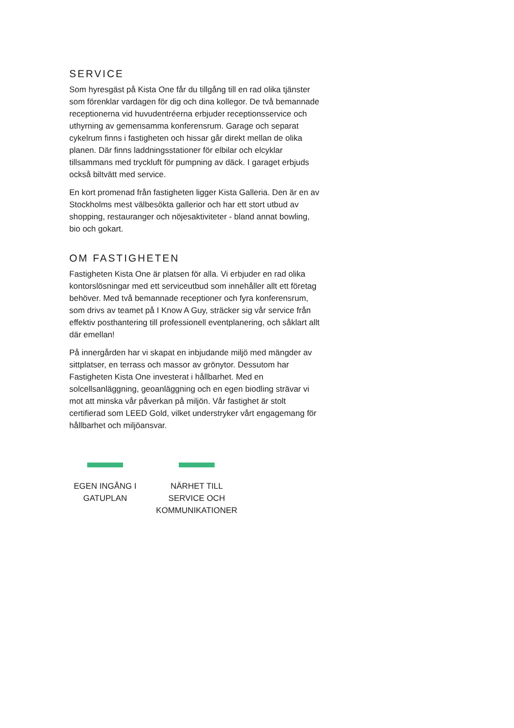SERVICE
Som hyresgäst på Kista One får du tillgång till en rad olika tjänster som förenklar vardagen för dig och dina kollegor. De två bemannade receptionerna vid huvudentréerna erbjuder receptionsservice och uthyrning av gemensamma konferensrum. Garage och separat cykelrum finns i fastigheten och hissar går direkt mellan de olika planen. Där finns laddningsstationer för elbilar och elcyklar tillsammans med tryckluft för pumpning av däck. I garaget erbjuds också biltvätt med service.
En kort promenad från fastigheten ligger Kista Galleria. Den är en av Stockholms mest välbesökta gallerior och har ett stort utbud av shopping, restauranger och nöjesaktiviteter - bland annat bowling, bio och gokart.
OM FASTIGHETEN
Fastigheten Kista One är platsen för alla. Vi erbjuder en rad olika kontorslösningar med ett serviceutbud som innehåller allt ett företag behöver. Med två bemannade receptioner och fyra konferensrum, som drivs av teamet på I Know A Guy, sträcker sig vår service från effektiv posthantering till professionell eventplanering, och såklart allt där emellan!
På innergården har vi skapat en inbjudande miljö med mängder av sittplatser, en terrass och massor av grönytor. Dessutom har Fastigheten Kista One investerat i hållbarhet. Med en solcellsanläggning, geoanläggning och en egen biodling strävar vi mot att minska vår påverkan på miljön. Vår fastighet är stolt certifierad som LEED Gold, vilket understryker vårt engagemang för hållbarhet och miljöansvar.
EGEN INGÅNG I
GATUPLAN
NÄRHET TILL
SERVICE OCH
KOMMUNIKATIONER